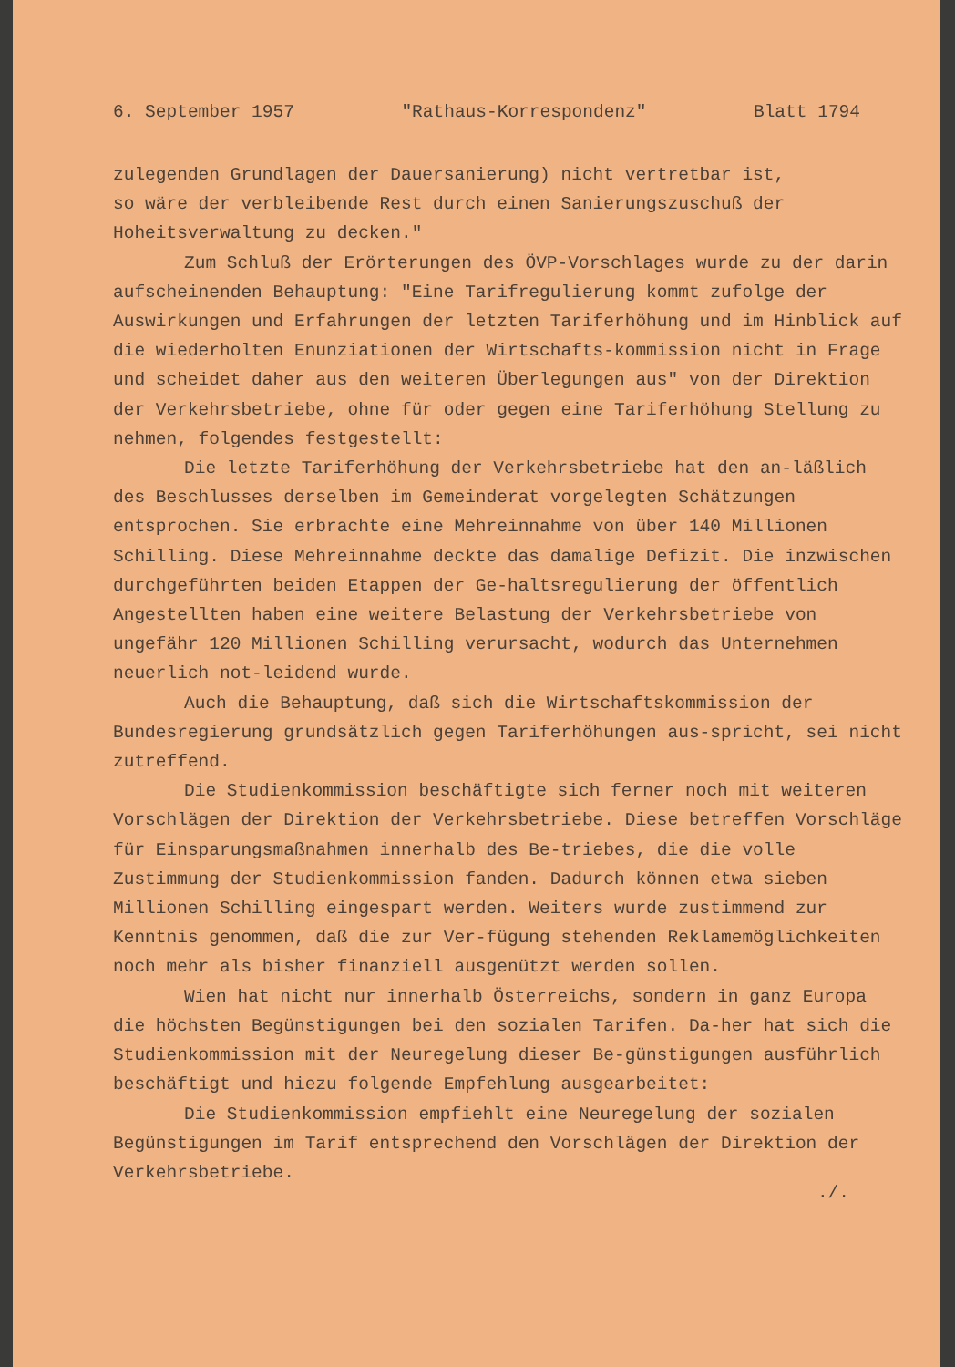6. September 1957 "Rathaus-Korrespondenz" Blatt 1794
zulegenden Grundlagen der Dauersanierung) nicht vertretbar ist, so wäre der verbleibende Rest durch einen Sanierungszuschuß der Hoheitsverwaltung zu decken."
Zum Schluß der Erörterungen des ÖVP-Vorschlages wurde zu der darin aufscheinenden Behauptung: "Eine Tarifregulierung kommt zufolge der Auswirkungen und Erfahrungen der letzten Tariferhöhung und im Hinblick auf die wiederholten Enunziationen der Wirtschafts-kommission nicht in Frage und scheidet daher aus den weiteren Überlegungen aus" von der Direktion der Verkehrsbetriebe, ohne für oder gegen eine Tariferhöhung Stellung zu nehmen, folgendes festgestellt:
Die letzte Tariferhöhung der Verkehrsbetriebe hat den an-läßlich des Beschlusses derselben im Gemeinderat vorgelegten Schätzungen entsprochen. Sie erbrachte eine Mehreinnahme von über 140 Millionen Schilling. Diese Mehreinnahme deckte das damalige Defizit. Die inzwischen durchgeführten beiden Etappen der Ge-haltsregulierung der öffentlich Angestellten haben eine weitere Belastung der Verkehrsbetriebe von ungefähr 120 Millionen Schilling verursacht, wodurch das Unternehmen neuerlich not-leidend wurde.
Auch die Behauptung, daß sich die Wirtschaftskommission der Bundesregierung grundsätzlich gegen Tariferhöhungen aus-spricht, sei nicht zutreffend.
Die Studienkommission beschäftigte sich ferner noch mit weiteren Vorschlägen der Direktion der Verkehrsbetriebe. Diese betreffen Vorschläge für Einsparungsmaßnahmen innerhalb des Be-triebes, die die volle Zustimmung der Studienkommission fanden. Dadurch können etwa sieben Millionen Schilling eingespart werden. Weiters wurde zustimmend zur Kenntnis genommen, daß die zur Ver-fügung stehenden Reklamemöglichkeiten noch mehr als bisher finanziell ausgenützt werden sollen.
Wien hat nicht nur innerhalb Österreichs, sondern in ganz Europa die höchsten Begünstigungen bei den sozialen Tarifen. Da-her hat sich die Studienkommission mit der Neuregelung dieser Be-günstigungen ausführlich beschäftigt und hiezu folgende Empfehlung ausgearbeitet:
Die Studienkommission empfiehlt eine Neuregelung der sozialen Begünstigungen im Tarif entsprechend den Vorschlägen der Direktion der Verkehrsbetriebe.
./.